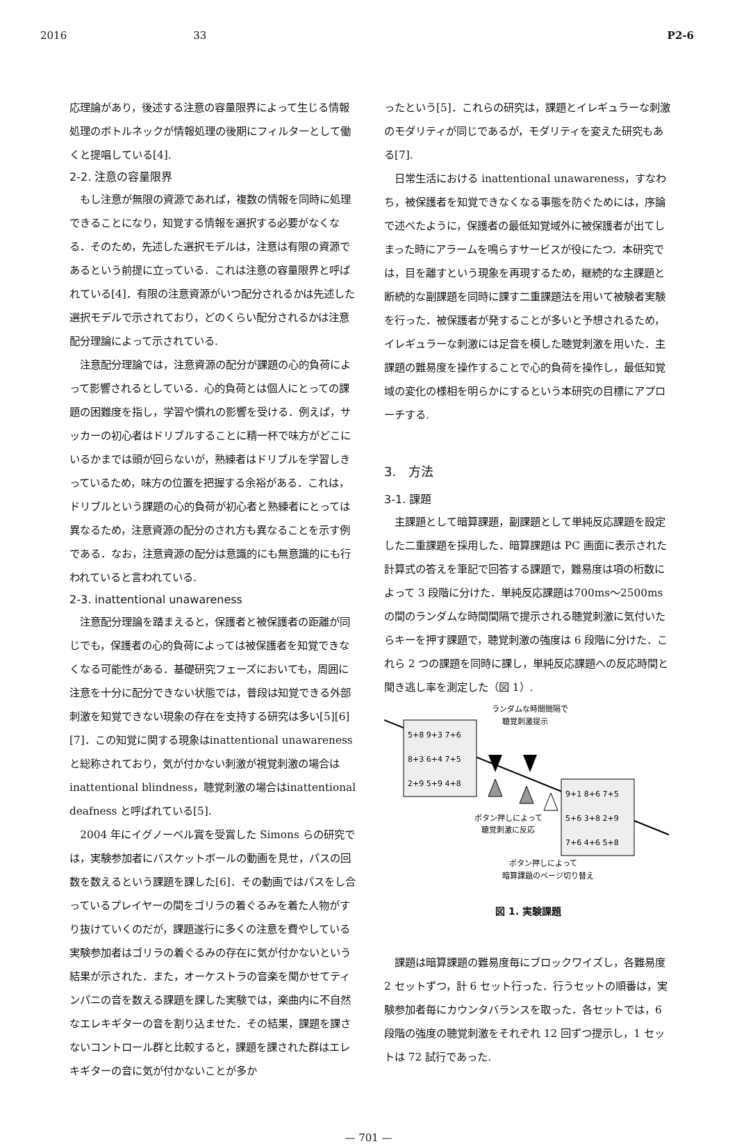2016 33 P2-6
応理論があり，後述する注意の容量限界によって生じる情報処理のボトルネックが情報処理の後期にフィルターとして働くと提唱している[4].
2-2. 注意の容量限界
もし注意が無限の資源であれば，複数の情報を同時に処理できることになり，知覚する情報を選択する必要がなくなる．そのため，先述した選択モデルは，注意は有限の資源であるという前提に立っている．これは注意の容量限界と呼ばれている[4]．有限の注意資源がいつ配分されるかは先述した選択モデルで示されており，どのくらい配分されるかは注意配分理論によって示されている.
注意配分理論では，注意資源の配分が課題の心的負荷によって影響されるとしている．心的負荷とは個人にとっての課題の困難度を指し，学習や慣れの影響を受ける．例えば，サッカーの初心者はドリブルすることに精一杯で味方がどこにいるかまでは頭が回らないが，熟練者はドリブルを学習しきっているため，味方の位置を把握する余裕がある．これは，ドリブルという課題の心的負荷が初心者と熟練者にとっては異なるため，注意資源の配分のされ方も異なることを示す例である．なお，注意資源の配分は意識的にも無意識的にも行われていると言われている.
2-3. inattentional unawareness
注意配分理論を踏まえると，保護者と被保護者の距離が同じでも，保護者の心的負荷によっては被保護者を知覚できなくなる可能性がある．基礎研究フェーズにおいても，周囲に注意を十分に配分できない状態では，普段は知覚できる外部刺激を知覚できない現象の存在を支持する研究は多い[5][6][7]．この知覚に関する現象はinattentional unawarenessと総称されており，気が付かない刺激が視覚刺激の場合は inattentional blindness，聴覚刺激の場合はinattentional deafness と呼ばれている[5].
2004 年にイグノーベル賞を受賞した Simons らの研究では，実験参加者にバスケットボールの動画を見せ，パスの回数を数えるという課題を課した[6]．その動画ではパスをし合っているプレイヤーの間をゴリラの着ぐるみを着た人物がすり抜けていくのだが，課題遂行に多くの注意を費やしている実験参加者はゴリラの着ぐるみの存在に気が付かないという結果が示された．また，オーケストラの音楽を聞かせてティンパニの音を数える課題を課した実験では，楽曲内に不自然なエレキギターの音を割り込ませた．その結果，課題を課さないコントロール群と比較すると，課題を課された群はエレキギターの音に気が付かないことが多か
ったという[5]．これらの研究は，課題とイレギュラーな刺激のモダリティが同じであるが，モダリティを変えた研究もある[7].
日常生活における inattentional unawareness，すなわち，被保護者を知覚できなくなる事態を防ぐためには，序論で述べたように，保護者の最低知覚域外に被保護者が出てしまった時にアラームを鳴らすサービスが役にたつ．本研究では，目を離すという現象を再現するため，継続的な主課題と断続的な副課題を同時に課す二重課題法を用いて被験者実験を行った．被保護者が発することが多いと予想されるため，イレギュラーな刺激には足音を模した聴覚刺激を用いた．主課題の難易度を操作することで心的負荷を操作し，最低知覚域の変化の様相を明らかにするという本研究の目標にアプローチする.
3.　方法
3-1. 課題
主課題として暗算課題，副課題として単純反応課題を設定した二重課題を採用した．暗算課題は PC 画面に表示された計算式の答えを筆記で回答する課題で，難易度は項の桁数によって 3 段階に分けた．単純反応課題は700ms〜2500msの間のランダムな時間間隔で提示される聴覚刺激に気付いたらキーを押す課題で，聴覚刺激の強度は 6 段階に分けた．これら 2 つの課題を同時に課し，単純反応課題への反応時間と聞き逃し率を測定した（図 1）.
5+8 9+3 7+6
8+3 6+4 7+5
2+9 5+9 4+8
9+1 8+6 7+5
5+6 3+8 2+9
7+6 4+6 5+8
ランダムな時間間隔で
聴覚刺激提示
ボタン押しによって
聴覚刺激に反応
ボタン押しによって
暗算課題のページ切り替え
図 1. 実験課題
課題は暗算課題の難易度毎にブロックワイズし，各難易度 2 セットずつ，計 6 セット行った．行うセットの順番は，実験参加者毎にカウンタバランスを取った．各セットでは，6 段階の強度の聴覚刺激をそれぞれ 12 回ずつ提示し，1 セットは 72 試行であった.
— 701 —